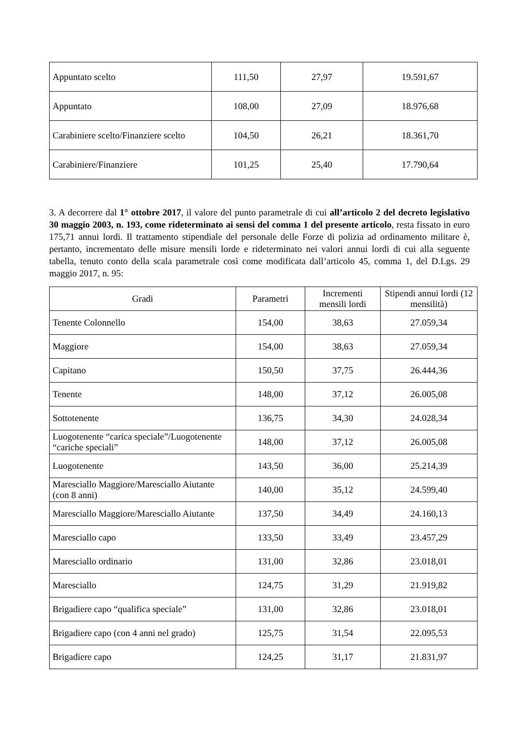| Appuntato scelto | 111,50 | 27,97 | 19.591,67 |
| Appuntato | 108,00 | 27,09 | 18.976,68 |
| Carabiniere scelto/Finanziere scelto | 104,50 | 26,21 | 18.361,70 |
| Carabiniere/Finanziere | 101,25 | 25,40 | 17.790,64 |
3. A decorrere dal 1° ottobre 2017, il valore del punto parametrale di cui all’articolo 2 del decreto legislativo 30 maggio 2003, n. 193, come rideterminato ai sensi del comma 1 del presente articolo, resta fissato in euro 175,71 annui lordi. Il trattamento stipendiale del personale delle Forze di polizia ad ordinamento militare è, pertanto, incrementato delle misure mensili lorde e rideterminato nei valori annui lordi di cui alla seguente tabella, tenuto conto della scala parametrale così come modificata dall’articolo 45, comma 1, del D.Lgs. 29 maggio 2017, n. 95:
| Gradi | Parametri | Incrementi mensili lordi | Stipendi annui lordi (12 mensilità) |
| --- | --- | --- | --- |
| Tenente Colonnello | 154,00 | 38,63 | 27.059,34 |
| Maggiore | 154,00 | 38,63 | 27.059,34 |
| Capitano | 150,50 | 37,75 | 26.444,36 |
| Tenente | 148,00 | 37,12 | 26.005,08 |
| Sottotenente | 136,75 | 34,30 | 24.028,34 |
| Luogotenente “carica speciale”/Luogotenente “cariche speciali” | 148,00 | 37,12 | 26.005,08 |
| Luogotenente | 143,50 | 36,00 | 25.214,39 |
| Maresciallo Maggiore/Maresciallo Aiutante (con 8 anni) | 140,00 | 35,12 | 24.599,40 |
| Maresciallo Maggiore/Maresciallo Aiutante | 137,50 | 34,49 | 24.160,13 |
| Maresciallo capo | 133,50 | 33,49 | 23.457,29 |
| Maresciallo ordinario | 131,00 | 32,86 | 23.018,01 |
| Maresciallo | 124,75 | 31,29 | 21.919,82 |
| Brigadiere capo “qualifica speciale” | 131,00 | 32,86 | 23.018,01 |
| Brigadiere capo (con 4 anni nel grado) | 125,75 | 31,54 | 22.095,53 |
| Brigadiere capo | 124,25 | 31,17 | 21.831,97 |